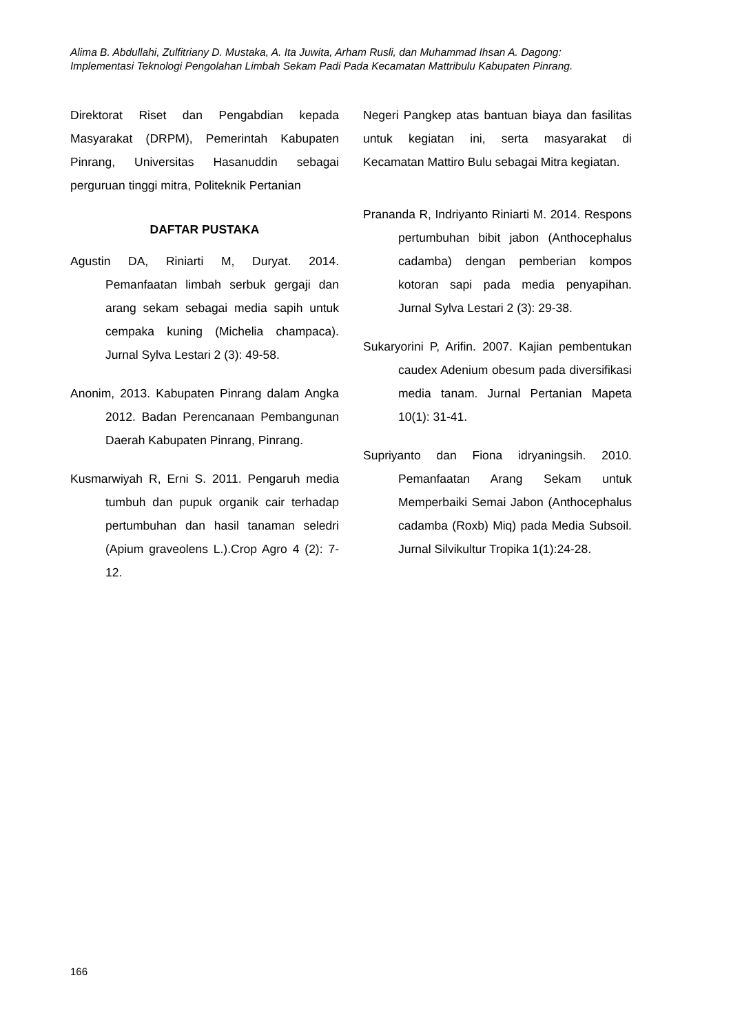Alima B. Abdullahi, Zulfitriany D. Mustaka, A. Ita Juwita, Arham Rusli, dan Muhammad Ihsan A. Dagong: Implementasi Teknologi Pengolahan Limbah Sekam Padi Pada Kecamatan Mattribulu Kabupaten Pinrang.
Direktorat Riset dan Pengabdian kepada Masyarakat (DRPM), Pemerintah Kabupaten Pinrang, Universitas Hasanuddin sebagai perguruan tinggi mitra, Politeknik Pertanian
DAFTAR PUSTAKA
Agustin DA, Riniarti M, Duryat. 2014. Pemanfaatan limbah serbuk gergaji dan arang sekam sebagai media sapih untuk cempaka kuning (Michelia champaca). Jurnal Sylva Lestari 2 (3): 49-58.
Anonim, 2013. Kabupaten Pinrang dalam Angka 2012. Badan Perencanaan Pembangunan Daerah Kabupaten Pinrang, Pinrang.
Kusmarwiyah R, Erni S. 2011. Pengaruh media tumbuh dan pupuk organik cair terhadap pertumbuhan dan hasil tanaman seledri (Apium graveolens L.).Crop Agro 4 (2): 7-12.
Negeri Pangkep atas bantuan biaya dan fasilitas untuk kegiatan ini, serta masyarakat di Kecamatan Mattiro Bulu sebagai Mitra kegiatan.
Prananda R, Indriyanto Riniarti M. 2014. Respons pertumbuhan bibit jabon (Anthocephalus cadamba) dengan pemberian kompos kotoran sapi pada media penyapihan. Jurnal Sylva Lestari 2 (3): 29-38.
Sukaryorini P, Arifin. 2007. Kajian pembentukan caudex Adenium obesum pada diversifikasi media tanam. Jurnal Pertanian Mapeta 10(1): 31-41.
Supriyanto dan Fiona idryaningsih. 2010. Pemanfaatan Arang Sekam untuk Memperbaiki Semai Jabon (Anthocephalus cadamba (Roxb) Miq) pada Media Subsoil. Jurnal Silvikultur Tropika 1(1):24-28.
166